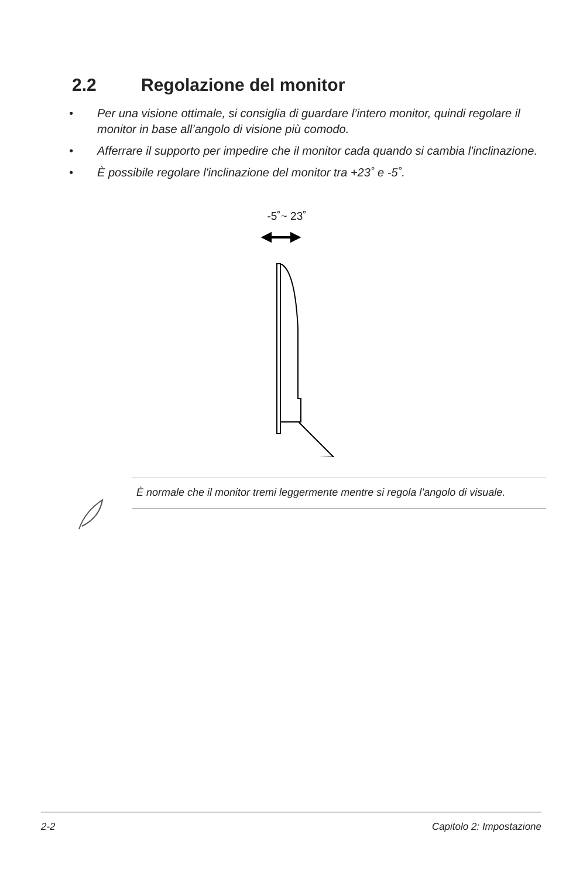2.2 Regolazione del monitor
• Per una visione ottimale, si consiglia di guardare l’intero monitor, quindi regolare il monitor in base all’angolo di visione più comodo.
• Afferrare il supporto per impedire che il monitor cada quando si cambia l'inclinazione.
• È possibile regolare l'inclinazione del monitor tra +23˚ e -5˚.
-5˚~ 23˚
È normale che il monitor tremi leggermente mentre si regola l’angolo di visuale.
2-2 Capitolo 2: Impostazione